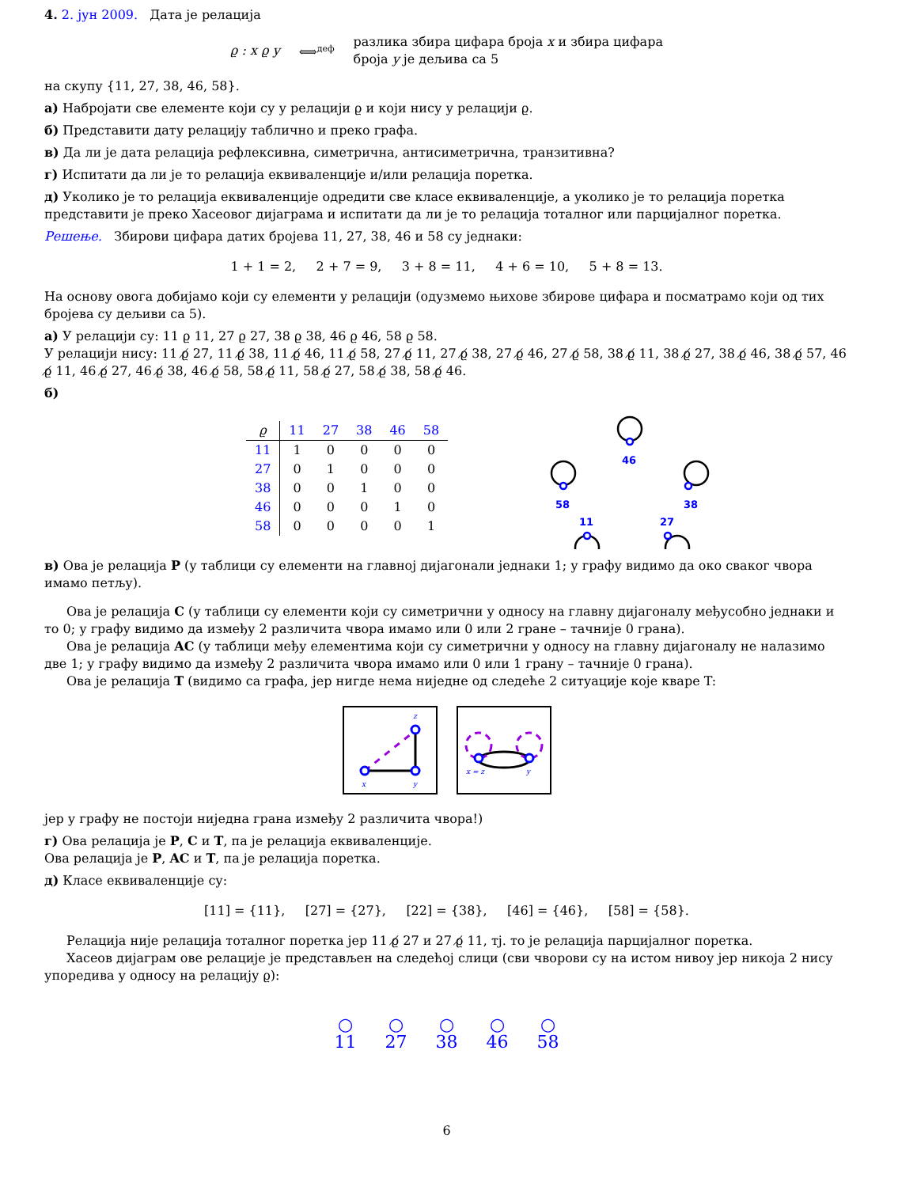4. 2. јун 2009. Дата је релација
ϱ : x ϱ y ⟺<sup>деф</sup>
разлика збира цифара броја x и збира цифара
броја y је дељива са 5
на скупу {11, 27, 38, 46, 58}.
а) Набројати све елементе који су у релацији ϱ и који нису у релацији ϱ.
б) Представити дату релацију таблично и преко графа.
в) Да ли је дата релација рефлексивна, симетрична, антисиметрична, транзитивна?
г) Испитати да ли је то релација еквиваленције и/или релација поретка.
д) Уколико је то релација еквиваленције одредити све класе еквиваленције, а уколико је то релација поретка представити је преко Хасеовог дијаграма и испитати да ли је то релација тоталног или парцијалног поретка.
Решење. Збирови цифара датих бројева 11, 27, 38, 46 и 58 су једнаки:
1 + 1 = 2, 2 + 7 = 9, 3 + 8 = 11, 4 + 6 = 10, 5 + 8 = 13.
На основу овога добијамо који су елементи у релацији (одузмемо њихове збирове цифара и посматрамо који од тих бројева су дељиви са 5).
а) У релацији су: 11 ϱ 11, 27 ϱ 27, 38 ϱ 38, 46 ϱ 46, 58 ϱ 58.
У релацији нису: 11 ϱ̸ 27, 11 ϱ̸ 38, 11 ϱ̸ 46, 11 ϱ̸ 58, 27 ϱ̸ 11, 27 ϱ̸ 38, 27 ϱ̸ 46, 27 ϱ̸ 58, 38 ϱ̸ 11, 38 ϱ̸ 27, 38 ϱ̸ 46, 38 ϱ̸ 57, 46 ϱ̸ 11, 46 ϱ̸ 27, 46 ϱ̸ 38, 46 ϱ̸ 58, 58 ϱ̸ 11, 58 ϱ̸ 27, 58 ϱ̸ 38, 58 ϱ̸ 46.
б)
| ϱ | 11 | 27 | 38 | 46 | 58 |
| --- | --- | --- | --- | --- | --- |
| 11 | 1 | 0 | 0 | 0 | 0 |
| 27 | 0 | 1 | 0 | 0 | 0 |
| 38 | 0 | 0 | 1 | 0 | 0 |
| 46 | 0 | 0 | 0 | 1 | 0 |
| 58 | 0 | 0 | 0 | 0 | 1 |
46
58
38
11
27
в) Ова је релација P (у таблици су елементи на главној дијагонали једнаки 1; у графу видимо да око сваког чвора имамо петљу).
Ова је релација C (у таблици су елементи који су симетрични у односу на главну дијагоналу међусобно једнаки и то 0; у графу видимо да између 2 различита чвора имамо или 0 или 2 гране – тачније 0 грана).
Ова је релација AC (у таблици међу елементима који су симетрични у односу на главну дијагоналу не налазимо две 1; у графу видимо да између 2 различита чвора имамо или 0 или 1 грану – тачније 0 грана).
Ова је релација T (видимо са графа, јер нигде нема ниједне од следеће 2 ситуације које кваре T:
x
y
z
x = z
y
јер у графу не постоји ниједна грана између 2 различита чвора!)
г) Ова релација је P, C и T, па је релација еквиваленције.
Ова релација је P, AC и T, па је релација поретка.
д) Класе еквиваленције су:
[11] = {11}, [27] = {27}, [22] = {38}, [46] = {46}, [58] = {58}.
Релација није релација тоталног поретка јер 11 ϱ̸ 27 и 27 ϱ̸ 11, тј. то је релација парцијалног поретка.
Хасеов дијаграм ове релације је представљен на следећој слици (сви чворови су на истом нивоу јер никоја 2 нису упоредива у односу на релацију ϱ):
○
11
○
27
○
38
○
46
○
58
6